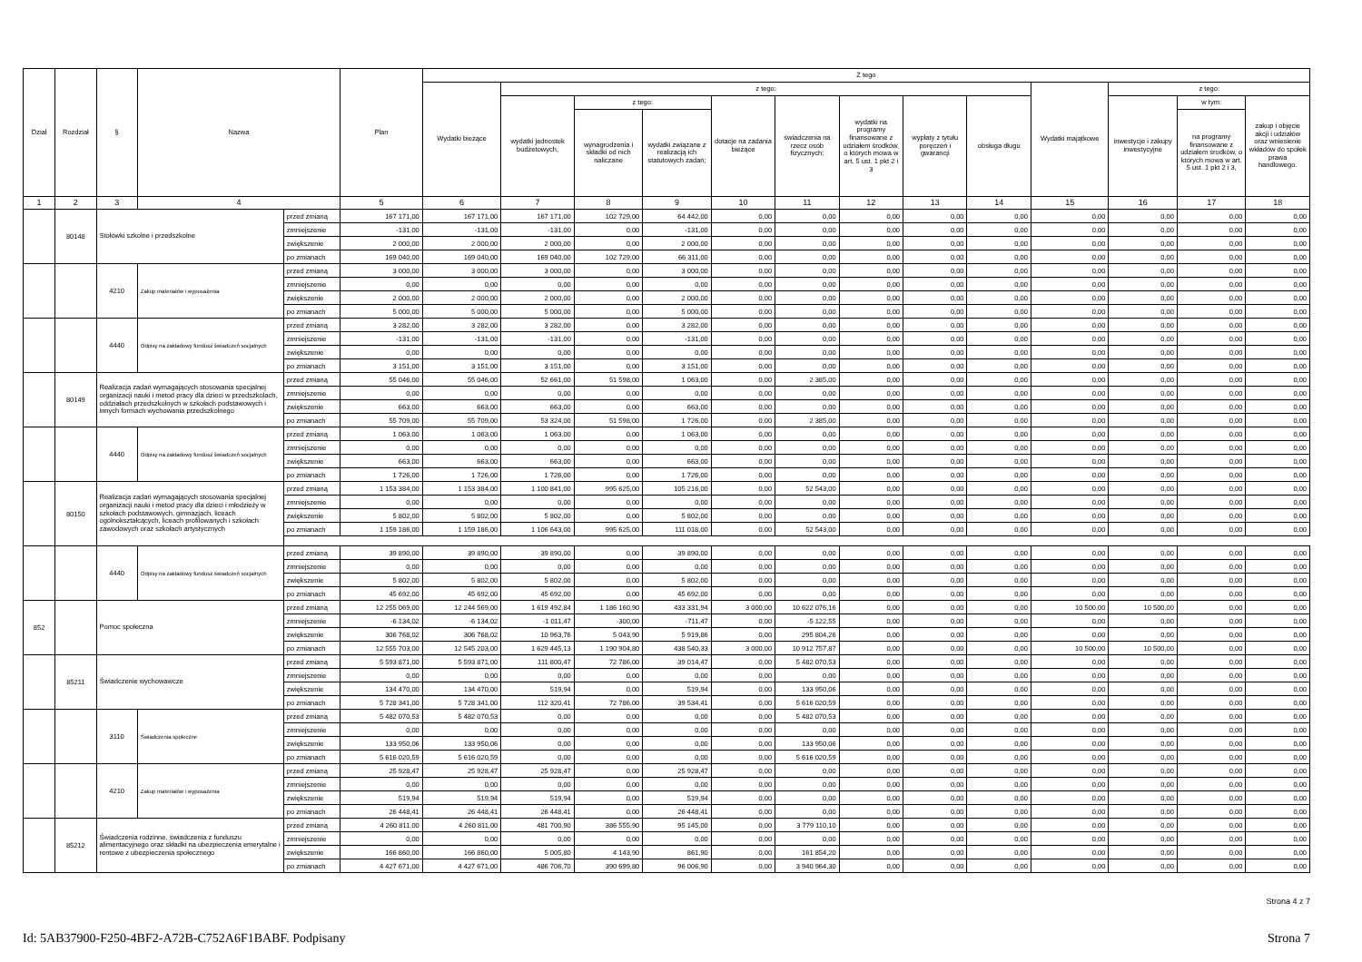| Dział | Rozdział | § | Nazwa | | Plan | Z tego | | | | | | | | | | | | |
| --- | --- | --- | --- | --- | --- | --- | --- | --- | --- | --- | --- | --- | --- | --- | --- | --- | --- | --- |
| | | | | | | Wydatki bieżące | z tego: | | | | | | | | Wydatki majątkowe | z tego: | | |
| | | | | | | | wydatki jednostek budżetowych, | z tego: | | dotacje na zadania bieżące | świadczenia na rzecz osób fizycznych; | wydatki na programy finansowane z udziałem środków, o których mowa w art. 5 ust. 1 pkt 2 i 3 | wypłaty z tytułu poręczeń i gwarancji | obsługa długu | | inwestycje i zakupy inwestycyjne | w tym: | zakup i objęcie akcji i udziałów oraz wniesienie wkładów do spółek prawa handlowego. |
| | | | | | | | | wynagrodzenia i składki od nich naliczane | wydatki związane z realizacją ich statutowych zadań; | | | | | | | | na programy finansowane z udziałem środków, o których mowa w art. 5 ust. 1 pkt 2 i 3, | |
| 1 | 2 | 3 | 4 | | 5 | 6 | 7 | 8 | 9 | 10 | 11 | 12 | 13 | 14 | 15 | 16 | 17 | 18 |
| | 80148 | Stołówki szkolne i przedszkolne | | przed zmianą | 167 171,00 | 167 171,00 | 167 171,00 | 102 729,00 | 64 442,00 | 0,00 | 0,00 | 0,00 | 0,00 | 0,00 | 0,00 | 0,00 | 0,00 | 0,00 |
| | | | | zmniejszenie | -131,00 | -131,00 | -131,00 | 0,00 | -131,00 | 0,00 | 0,00 | 0,00 | 0,00 | 0,00 | 0,00 | 0,00 | 0,00 | 0,00 |
| | | | | zwiększenie | 2 000,00 | 2 000,00 | 2 000,00 | 0,00 | 2 000,00 | 0,00 | 0,00 | 0,00 | 0,00 | 0,00 | 0,00 | 0,00 | 0,00 | 0,00 |
| | | | | po zmianach | 169 040,00 | 169 040,00 | 169 040,00 | 102 729,00 | 66 311,00 | 0,00 | 0,00 | 0,00 | 0,00 | 0,00 | 0,00 | 0,00 | 0,00 | 0,00 |
| | | 4210 | Zakup materiałów i wyposażenia | przed zmianą | 3 000,00 | 3 000,00 | 3 000,00 | 0,00 | 3 000,00 | 0,00 | 0,00 | 0,00 | 0,00 | 0,00 | 0,00 | 0,00 | 0,00 | 0,00 |
| | | | | zmniejszenie | 0,00 | 0,00 | 0,00 | 0,00 | 0,00 | 0,00 | 0,00 | 0,00 | 0,00 | 0,00 | 0,00 | 0,00 | 0,00 | 0,00 |
| | | | | zwiększenie | 2 000,00 | 2 000,00 | 2 000,00 | 0,00 | 2 000,00 | 0,00 | 0,00 | 0,00 | 0,00 | 0,00 | 0,00 | 0,00 | 0,00 | 0,00 |
| | | | | po zmianach | 5 000,00 | 5 000,00 | 5 000,00 | 0,00 | 5 000,00 | 0,00 | 0,00 | 0,00 | 0,00 | 0,00 | 0,00 | 0,00 | 0,00 | 0,00 |
| | | 4440 | Odpisy na zakładowy fundusz świadczeń socjalnych | przed zmianą | 3 282,00 | 3 282,00 | 3 282,00 | 0,00 | 3 282,00 | 0,00 | 0,00 | 0,00 | 0,00 | 0,00 | 0,00 | 0,00 | 0,00 | 0,00 |
| | | | | zmniejszenie | -131,00 | -131,00 | -131,00 | 0,00 | -131,00 | 0,00 | 0,00 | 0,00 | 0,00 | 0,00 | 0,00 | 0,00 | 0,00 | 0,00 |
| | | | | zwiększenie | 0,00 | 0,00 | 0,00 | 0,00 | 0,00 | 0,00 | 0,00 | 0,00 | 0,00 | 0,00 | 0,00 | 0,00 | 0,00 | 0,00 |
| | | | | po zmianach | 3 151,00 | 3 151,00 | 3 151,00 | 0,00 | 3 151,00 | 0,00 | 0,00 | 0,00 | 0,00 | 0,00 | 0,00 | 0,00 | 0,00 | 0,00 |
| | 80149 | Realizacja zadań wymagających stosowania specjalnej organizacji nauki i metod pracy dla dzieci w przedszkolach, oddziałach przedszkolnych w szkołach podstawowych i innych formach wychowania przedszkolnego | | przed zmianą | 55 046,00 | 55 046,00 | 52 661,00 | 51 598,00 | 1 063,00 | 0,00 | 2 385,00 | 0,00 | 0,00 | 0,00 | 0,00 | 0,00 | 0,00 | 0,00 |
| | | | | zmniejszenie | 0,00 | 0,00 | 0,00 | 0,00 | 0,00 | 0,00 | 0,00 | 0,00 | 0,00 | 0,00 | 0,00 | 0,00 | 0,00 | 0,00 |
| | | | | zwiększenie | 663,00 | 663,00 | 663,00 | 0,00 | 663,00 | 0,00 | 0,00 | 0,00 | 0,00 | 0,00 | 0,00 | 0,00 | 0,00 | 0,00 |
| | | | | po zmianach | 55 709,00 | 55 709,00 | 53 324,00 | 51 598,00 | 1 726,00 | 0,00 | 2 385,00 | 0,00 | 0,00 | 0,00 | 0,00 | 0,00 | 0,00 | 0,00 |
| | | 4440 | Odpisy na zakładowy fundusz świadczeń socjalnych | przed zmianą | 1 063,00 | 1 063,00 | 1 063,00 | 0,00 | 1 063,00 | 0,00 | 0,00 | 0,00 | 0,00 | 0,00 | 0,00 | 0,00 | 0,00 | 0,00 |
| | | | | zmniejszenie | 0,00 | 0,00 | 0,00 | 0,00 | 0,00 | 0,00 | 0,00 | 0,00 | 0,00 | 0,00 | 0,00 | 0,00 | 0,00 | 0,00 |
| | | | | zwiększenie | 663,00 | 663,00 | 663,00 | 0,00 | 663,00 | 0,00 | 0,00 | 0,00 | 0,00 | 0,00 | 0,00 | 0,00 | 0,00 | 0,00 |
| | | | | po zmianach | 1 726,00 | 1 726,00 | 1 726,00 | 0,00 | 1 726,00 | 0,00 | 0,00 | 0,00 | 0,00 | 0,00 | 0,00 | 0,00 | 0,00 | 0,00 |
| | 80150 | Realizacja zadań wymagających stosowania specjalnej organizacji nauki i metod pracy dla dzieci i młodzieży w szkołach podstawowych, gimnazjach, liceach ogólnokształcących, liceach profilowanych i szkołach zawodowych oraz szkołach artystycznych | | przed zmianą | 1 153 384,00 | 1 153 384,00 | 1 100 841,00 | 995 625,00 | 105 216,00 | 0,00 | 52 543,00 | 0,00 | 0,00 | 0,00 | 0,00 | 0,00 | 0,00 | 0,00 |
| | | | | zmniejszenie | 0,00 | 0,00 | 0,00 | 0,00 | 0,00 | 0,00 | 0,00 | 0,00 | 0,00 | 0,00 | 0,00 | 0,00 | 0,00 | 0,00 |
| | | | | zwiększenie | 5 802,00 | 5 802,00 | 5 802,00 | 0,00 | 5 802,00 | 0,00 | 0,00 | 0,00 | 0,00 | 0,00 | 0,00 | 0,00 | 0,00 | 0,00 |
| | | | | po zmianach | 1 159 186,00 | 1 159 186,00 | 1 106 643,00 | 995 625,00 | 111 018,00 | 0,00 | 52 543,00 | 0,00 | 0,00 | 0,00 | 0,00 | 0,00 | 0,00 | 0,00 |
| | | 4440 | Odpisy na zakładowy fundusz świadczeń socjalnych | przed zmianą | 39 890,00 | 39 890,00 | 39 890,00 | 0,00 | 39 890,00 | 0,00 | 0,00 | 0,00 | 0,00 | 0,00 | 0,00 | 0,00 | 0,00 | 0,00 |
| | | | | zmniejszenie | 0,00 | 0,00 | 0,00 | 0,00 | 0,00 | 0,00 | 0,00 | 0,00 | 0,00 | 0,00 | 0,00 | 0,00 | 0,00 | 0,00 |
| | | | | zwiększenie | 5 802,00 | 5 802,00 | 5 802,00 | 0,00 | 5 802,00 | 0,00 | 0,00 | 0,00 | 0,00 | 0,00 | 0,00 | 0,00 | 0,00 | 0,00 |
| | | | | po zmianach | 45 692,00 | 45 692,00 | 45 692,00 | 0,00 | 45 692,00 | 0,00 | 0,00 | 0,00 | 0,00 | 0,00 | 0,00 | 0,00 | 0,00 | 0,00 |
| 852 | | Pomoc społeczna | | przed zmianą | 12 255 069,00 | 12 244 569,00 | 1 619 492,84 | 1 186 160,90 | 433 331,94 | 3 000,00 | 10 622 076,16 | 0,00 | 0,00 | 0,00 | 10 500,00 | 10 500,00 | 0,00 | 0,00 |
| | | | | zmniejszenie | -6 134,02 | -6 134,02 | -1 011,47 | -300,00 | -711,47 | 0,00 | -5 122,55 | 0,00 | 0,00 | 0,00 | 0,00 | 0,00 | 0,00 | 0,00 |
| | | | | zwiększenie | 306 768,02 | 306 768,02 | 10 963,76 | 5 043,90 | 5 919,86 | 0,00 | 295 804,26 | 0,00 | 0,00 | 0,00 | 0,00 | 0,00 | 0,00 | 0,00 |
| | | | | po zmianach | 12 555 703,00 | 12 545 203,00 | 1 629 445,13 | 1 190 904,80 | 438 540,33 | 3 000,00 | 10 912 757,87 | 0,00 | 0,00 | 0,00 | 10 500,00 | 10 500,00 | 0,00 | 0,00 |
| | 85211 | Świadczenie wychowawcze | | przed zmianą | 5 593 871,00 | 5 593 871,00 | 111 800,47 | 72 786,00 | 39 014,47 | 0,00 | 5 482 070,53 | 0,00 | 0,00 | 0,00 | 0,00 | 0,00 | 0,00 | 0,00 |
| | | | | zmniejszenie | 0,00 | 0,00 | 0,00 | 0,00 | 0,00 | 0,00 | 0,00 | 0,00 | 0,00 | 0,00 | 0,00 | 0,00 | 0,00 | 0,00 |
| | | | | zwiększenie | 134 470,00 | 134 470,00 | 519,94 | 0,00 | 519,94 | 0,00 | 133 950,06 | 0,00 | 0,00 | 0,00 | 0,00 | 0,00 | 0,00 | 0,00 |
| | | | | po zmianach | 5 728 341,00 | 5 728 341,00 | 112 320,41 | 72 786,00 | 39 534,41 | 0,00 | 5 616 020,59 | 0,00 | 0,00 | 0,00 | 0,00 | 0,00 | 0,00 | 0,00 |
| | | 3110 | Świadczenia społeczne | przed zmianą | 5 482 070,53 | 5 482 070,53 | 0,00 | 0,00 | 0,00 | 0,00 | 5 482 070,53 | 0,00 | 0,00 | 0,00 | 0,00 | 0,00 | 0,00 | 0,00 |
| | | | | zmniejszenie | 0,00 | 0,00 | 0,00 | 0,00 | 0,00 | 0,00 | 0,00 | 0,00 | 0,00 | 0,00 | 0,00 | 0,00 | 0,00 | 0,00 |
| | | | | zwiększenie | 133 950,06 | 133 950,06 | 0,00 | 0,00 | 0,00 | 0,00 | 133 950,06 | 0,00 | 0,00 | 0,00 | 0,00 | 0,00 | 0,00 | 0,00 |
| | | | | po zmianach | 5 616 020,59 | 5 616 020,59 | 0,00 | 0,00 | 0,00 | 0,00 | 5 616 020,59 | 0,00 | 0,00 | 0,00 | 0,00 | 0,00 | 0,00 | 0,00 |
| | | 4210 | Zakup materiałów i wyposażenia | przed zmianą | 25 928,47 | 25 928,47 | 25 928,47 | 0,00 | 25 928,47 | 0,00 | 0,00 | 0,00 | 0,00 | 0,00 | 0,00 | 0,00 | 0,00 | 0,00 |
| | | | | zmniejszenie | 0,00 | 0,00 | 0,00 | 0,00 | 0,00 | 0,00 | 0,00 | 0,00 | 0,00 | 0,00 | 0,00 | 0,00 | 0,00 | 0,00 |
| | | | | zwiększenie | 519,94 | 519,94 | 519,94 | 0,00 | 519,94 | 0,00 | 0,00 | 0,00 | 0,00 | 0,00 | 0,00 | 0,00 | 0,00 | 0,00 |
| | | | | po zmianach | 26 448,41 | 26 448,41 | 26 448,41 | 0,00 | 26 448,41 | 0,00 | 0,00 | 0,00 | 0,00 | 0,00 | 0,00 | 0,00 | 0,00 | 0,00 |
| | 85212 | Świadczenia rodzinne, świadczenia z funduszu alimentacyjnego oraz składki na ubezpieczenia emerytalne i rentowe z ubezpieczenia społecznego | | przed zmianą | 4 260 811,00 | 4 260 811,00 | 481 700,90 | 386 555,90 | 95 145,00 | 0,00 | 3 779 110,10 | 0,00 | 0,00 | 0,00 | 0,00 | 0,00 | 0,00 | 0,00 |
| | | | | zmniejszenie | 0,00 | 0,00 | 0,00 | 0,00 | 0,00 | 0,00 | 0,00 | 0,00 | 0,00 | 0,00 | 0,00 | 0,00 | 0,00 | 0,00 |
| | | | | zwiększenie | 166 860,00 | 166 860,00 | 5 005,80 | 4 143,90 | 861,90 | 0,00 | 161 854,20 | 0,00 | 0,00 | 0,00 | 0,00 | 0,00 | 0,00 | 0,00 |
| | | | | po zmianach | 4 427 671,00 | 4 427 671,00 | 486 706,70 | 390 699,80 | 96 006,90 | 0,00 | 3 940 964,30 | 0,00 | 0,00 | 0,00 | 0,00 | 0,00 | 0,00 | 0,00 |
Strona 4 z 7
Id: 5AB37900-F250-4BF2-A72B-C752A6F1BABF. Podpisany Strona 7